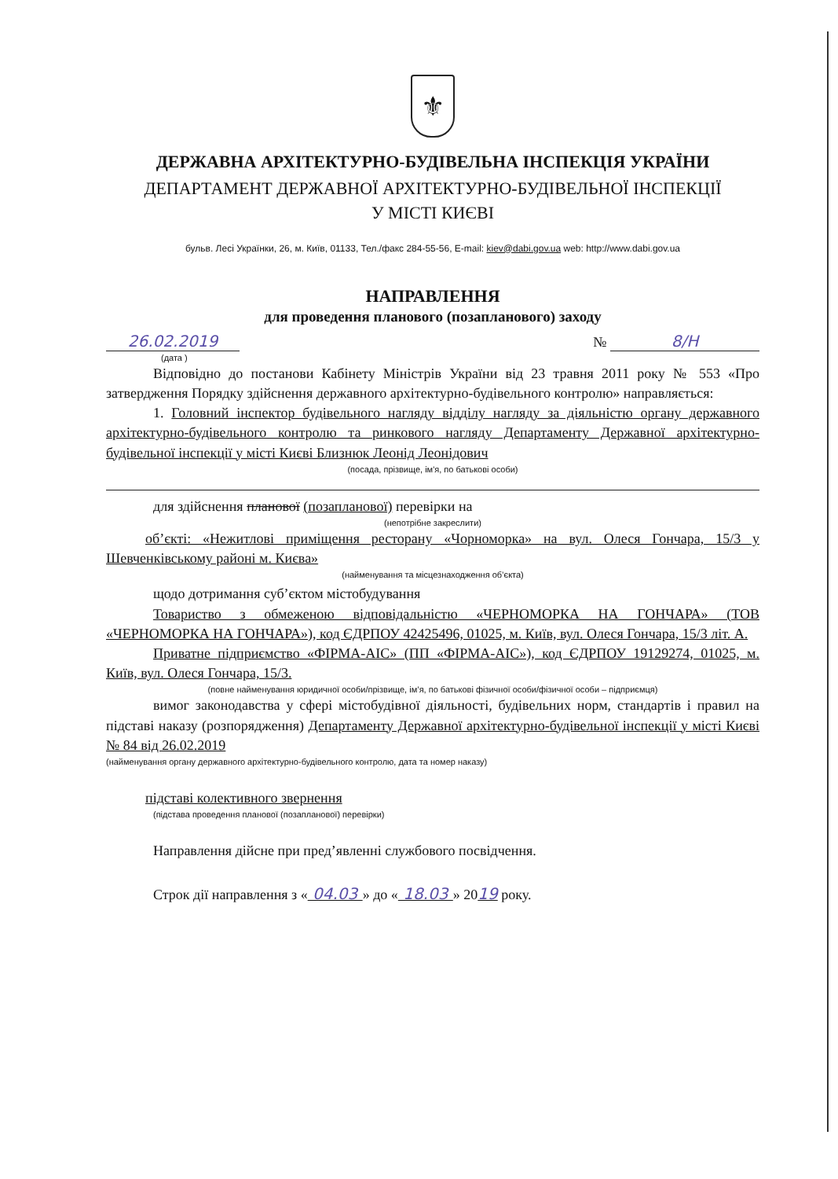⚜
ДЕРЖАВНА АРХІТЕКТУРНО-БУДІВЕЛЬНА ІНСПЕКЦІЯ УКРАЇНИ
ДЕПАРТАМЕНТ ДЕРЖАВНОЇ АРХІТЕКТУРНО-БУДІВЕЛЬНОЇ ІНСПЕКЦІЇ
У МІСТІ КИЄВІ
бульв. Лесі Українки, 26, м. Київ, 01133, Тел./факс 284-55-56, E-mail: kiev@dabi.gov.ua web: http://www.dabi.gov.ua
НАПРАВЛЕННЯ
для проведення планового (позапланового) заходу
26.02.2019 № 8/Н
(дата )
Відповідно до постанови Кабінету Міністрів України від 23 травня 2011 року № 553 «Про затвердження Порядку здійснення державного архітектурно-будівельного контролю» направляється:
1. Головний інспектор будівельного нагляду відділу нагляду за діяльністю органу державного архітектурно-будівельного контролю та ринкового нагляду Департаменту Державної архітектурно-будівельної інспекції у місті Києві Близнюк Леонід Леонідович
(посада, прізвище, ім'я, по батькові особи)
для здійснення планової (позапланової) перевірки на
(непотрібне закреслити)
об’єкті: «Нежитлові приміщення ресторану «Чорноморка» на вул. Олеся Гончара, 15/3 у Шевченківському районі м. Києва»
(найменування та місцезнаходження об’єкта)
щодо дотримання суб’єктом містобудування
Товариство з обмеженою відповідальністю «ЧЕРНОМОРКА НА ГОНЧАРА» (ТОВ «ЧЕРНОМОРКА НА ГОНЧАРА»), код ЄДРПОУ 42425496, 01025, м. Київ, вул. Олеся Гончара, 15/3 літ. А.
Приватне підприємство «ФІРМА-АІС» (ПП «ФІРМА-АІС»), код ЄДРПОУ 19129274, 01025, м. Київ, вул. Олеся Гончара, 15/3.
(повне найменування юридичної особи/прізвище, ім’я, по батькові фізичної особи/фізичної особи – підприємця)
вимог законодавства у сфері містобудівної діяльності, будівельних норм, стандартів і правил на підставі наказу (розпорядження) Департаменту Державної архітектурно-будівельної інспекції у місті Києві № 84 від 26.02.2019
(найменування органу державного архітектурно-будівельного контролю, дата та номер наказу)
підставі колективного звернення
(підстава проведення планової (позапланової) перевірки)
Направлення дійсне при пред’явленні службового посвідчення.
Строк дії направлення з « 04.03 » до « 18.03 » 2019 року.